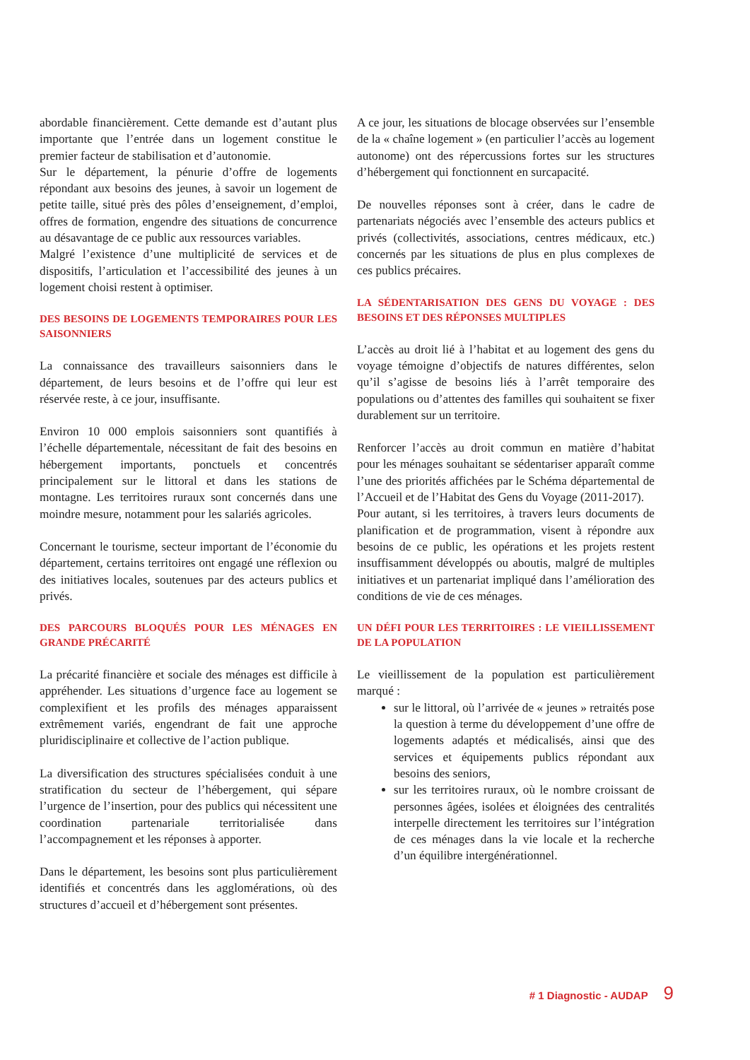abordable financièrement. Cette demande est d’autant plus importante que l’entrée dans un logement constitue le premier facteur de stabilisation et d’autonomie.
Sur le département, la pénurie d’offre de logements répondant aux besoins des jeunes, à savoir un logement de petite taille, situé près des pôles d’enseignement, d’emploi, offres de formation, engendre des situations de concurrence au désavantage de ce public aux ressources variables.
Malgré l’existence d’une multiplicité de services et de dispositifs, l’articulation et l’accessibilité des jeunes à un logement choisi restent à optimiser.
DES BESOINS DE LOGEMENTS TEMPORAIRES POUR LES SAISONNIERS
La connaissance des travailleurs saisonniers dans le département, de leurs besoins et de l’offre qui leur est réservée reste, à ce jour, insuffisante.
Environ 10 000 emplois saisonniers sont quantifiés à l’échelle départementale, nécessitant de fait des besoins en hébergement importants, ponctuels et concentrés principalement sur le littoral et dans les stations de montagne. Les territoires ruraux sont concernés dans une moindre mesure, notamment pour les salariés agricoles.
Concernant le tourisme, secteur important de l’économie du département, certains territoires ont engagé une réflexion ou des initiatives locales, soutenues par des acteurs publics et privés.
DES PARCOURS BLOQUÉS POUR LES MÉNAGES EN GRANDE PRÉCARITÉ
La précarité financière et sociale des ménages est difficile à appréhender. Les situations d’urgence face au logement se complexifient et les profils des ménages apparaissent extrêmement variés, engendrant de fait une approche pluridisciplinaire et collective de l’action publique.
La diversification des structures spécialisées conduit à une stratification du secteur de l’hébergement, qui sépare l’urgence de l’insertion, pour des publics qui nécessitent une coordination partenariale territorialisée dans l’accompagnement et les réponses à apporter.
Dans le département, les besoins sont plus particulièrement identifiés et concentrés dans les agglomérations, où des structures d’accueil et d’hébergement sont présentes.
A ce jour, les situations de blocage observées sur l’ensemble de la « chaîne logement » (en particulier l’accès au logement autonome) ont des répercussions fortes sur les structures d’hébergement qui fonctionnent en surcapacité.
De nouvelles réponses sont à créer, dans le cadre de partenariats négociés avec l’ensemble des acteurs publics et privés (collectivités, associations, centres médicaux, etc.) concernés par les situations de plus en plus complexes de ces publics précaires.
LA SÉDENTARISATION DES GENS DU VOYAGE : DES BESOINS ET DES RÉPONSES MULTIPLES
L’accès au droit lié à l’habitat et au logement des gens du voyage témoigne d’objectifs de natures différentes, selon qu’il s’agisse de besoins liés à l’arrêt temporaire des populations ou d’attentes des familles qui souhaitent se fixer durablement sur un territoire.
Renforcer l’accès au droit commun en matière d’habitat pour les ménages souhaitant se sédentariser apparaît comme l’une des priorités affichées par le Schéma départemental de l’Accueil et de l’Habitat des Gens du Voyage (2011-2017).
Pour autant, si les territoires, à travers leurs documents de planification et de programmation, visent à répondre aux besoins de ce public, les opérations et les projets restent insuffisamment développés ou aboutis, malgré de multiples initiatives et un partenariat impliqué dans l’amélioration des conditions de vie de ces ménages.
UN DÉFI POUR LES TERRITOIRES : LE VIEILLISSEMENT DE LA POPULATION
Le vieillissement de la population est particulièrement marqué :
sur le littoral, où l’arrivée de « jeunes » retraités pose la question à terme du développement d’une offre de logements adaptés et médicalisés, ainsi que des services et équipements publics répondant aux besoins des seniors,
sur les territoires ruraux, où le nombre croissant de personnes âgées, isolées et éloignées des centralités interpelle directement les territoires sur l’intégration de ces ménages dans la vie locale et la recherche d’un équilibre intergénérationnel.
# 1 Diagnostic - AUDAP 9